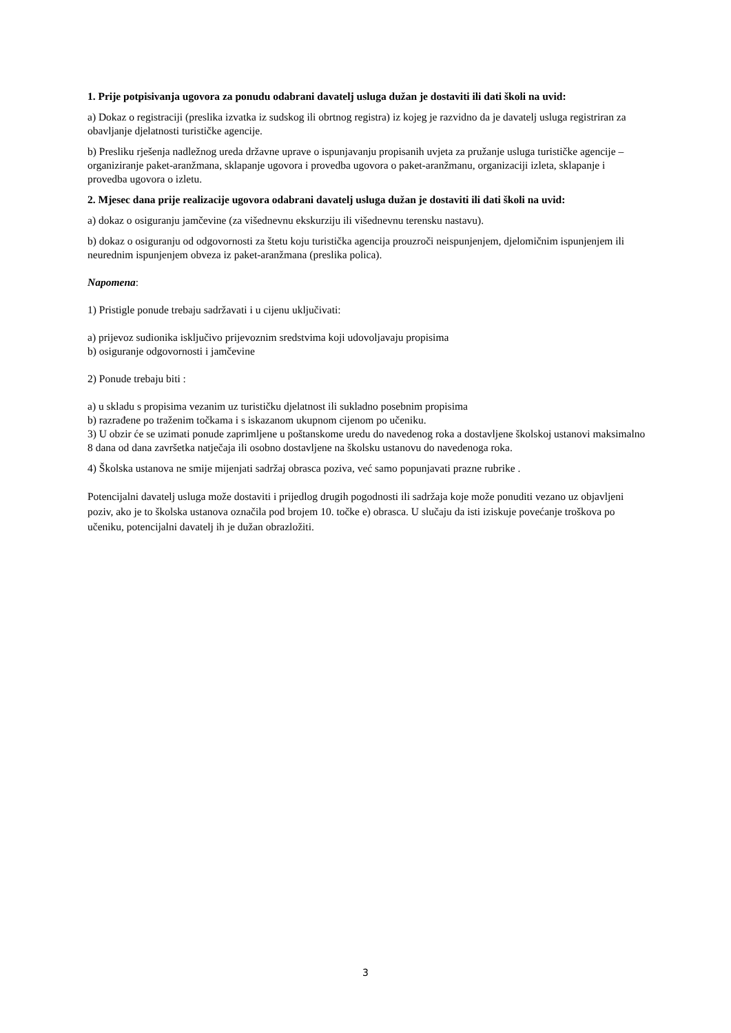1. Prije potpisivanja ugovora za ponudu odabrani davatelj usluga dužan je dostaviti ili dati školi na uvid:
a) Dokaz o registraciji (preslika izvatka iz sudskog ili obrtnog registra) iz kojeg je razvidno da je davatelj usluga registriran za obavljanje djelatnosti turističke agencije.
b) Presliku rješenja nadležnog ureda državne uprave o ispunjavanju propisanih uvjeta za pružanje usluga turističke agencije – organiziranje paket-aranžmana, sklapanje ugovora i provedba ugovora o paket-aranžmanu, organizaciji izleta, sklapanje i provedba ugovora o izletu.
2. Mjesec dana prije realizacije ugovora odabrani davatelj usluga dužan je dostaviti ili dati školi na uvid:
a) dokaz o osiguranju jamčevine (za višednevnu ekskurziju ili višednevnu terensku nastavu).
b) dokaz o osiguranju od odgovornosti za štetu koju turistička agencija prouzroči neispunjenjem, djelomičnim ispunjenjem ili neurednim ispunjenjem obveza iz paket-aranžmana (preslika polica).
Napomena:
1) Pristigle ponude trebaju sadržavati i u cijenu uključivati:
a) prijevoz sudionika isključivo prijevoznim sredstvima koji udovoljavaju propisima
b) osiguranje odgovornosti i jamčevine
2) Ponude trebaju biti :
a) u skladu s propisima vezanim uz turističku djelatnost ili sukladno posebnim propisima
b) razrađene po traženim točkama i s iskazanom ukupnom cijenom po učeniku.
3) U obzir će se uzimati ponude zaprimljene u poštanskome uredu do navedenog roka a dostavljene školskoj ustanovi maksimalno 8 dana od dana završetka natječaja ili osobno dostavljene na školsku ustanovu do navedenoga roka.
4) Školska ustanova ne smije mijenjati sadržaj obrasca poziva, već samo popunjavati prazne rubrike .
Potencijalni davatelj usluga može dostaviti i prijedlog drugih pogodnosti ili sadržaja koje može ponuditi vezano uz objavljeni poziv, ako je to školska ustanova označila pod brojem 10. točke e) obrasca. U slučaju da isti iziskuje povećanje troškova po učeniku, potencijalni davatelj ih je dužan obrazložiti.
3